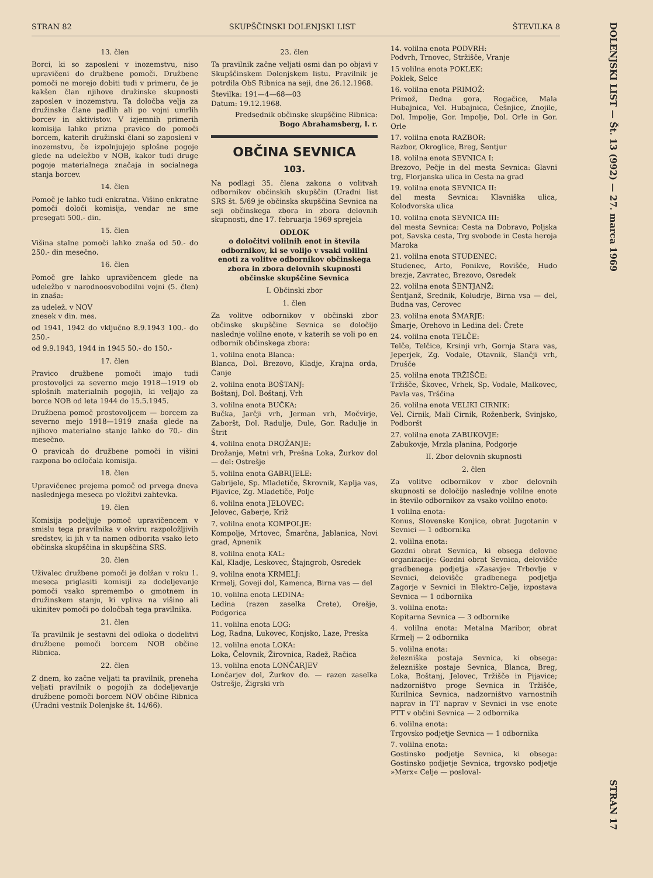STRAN 82 SKUPŠČINSKI DOLENJSKI LIST ŠTEVILKA 8
13. člen
Borci, ki so zaposleni v inozemstvu, niso upravičeni do družbene pomoči. Družbene pomoči ne morejo dobiti tudi v primeru, če je kakšen član njihove družinske skupnosti zaposlen v inozemstvu. Ta določba velja za družinske člane padlih ali po vojni umrlih borcev in aktivistov. V izjemnih primerih komisija lahko prizna pravico do pomoči borcem, katerih družinski člani so zaposleni v inozemstvu, če izpolnjujejo splošne pogoje glede na udeležbo v NOB, kakor tudi druge pogoje materialnega značaja in socialnega stanja borcev.
14. člen
Pomoč je lahko tudi enkratna. Višino enkratne pomoči določi komisija, vendar ne sme presegati 500.- din.
15. člen
Višina stalne pomoči lahko znaša od 50.- do 250.- din mesečno.
16. člen
Pomoč gre lahko upravičencem glede na udeležbo v narodnoosvobodilni vojni (5. člen) in znaša:
za udelež. v NOV
znesek v din. mes.
od 1941, 1942 do vključno 8.9.1943 100.- do 250.-
od 9.9.1943, 1944 in 1945 50.- do 150.-
17. člen
Pravico družbene pomoči imajo tudi prostovoljci za severno mejo 1918—1919 ob splošnih materialnih pogojih, ki veljajo za borce NOB od leta 1944 do 15.5.1945.
Družbena pomoč prostovoljcem — borcem za severno mejo 1918—1919 znaša glede na njihovo materialno stanje lahko do 70.- din mesečno.
O pravicah do družbene pomoči in višini razpona bo odločala komisija.
18. člen
Upravičenec prejema pomoč od prvega dneva naslednjega meseca po vložitvi zahtevka.
19. člen
Komisija podeljuje pomoč upravičencem v smislu tega pravilnika v okviru razpoložljivih sredstev, ki jih v ta namen odborita vsako leto občinska skupščina in skupščina SRS.
20. člen
Uživalec družbene pomoči je dolžan v roku 1. meseca priglasiti komisiji za dodeljevanje pomoči vsako spremembo o gmotnem in družinskem stanju, ki vpliva na višino ali ukinitev pomoči po določbah tega pravilnika.
21. člen
Ta pravilnik je sestavni del odloka o dodelitvi družbene pomoči borcem NOB občine Ribnica.
22. člen
Z dnem, ko začne veljati ta pravilnik, preneha veljati pravilnik o pogojih za dodeljevanje družbene pomoči borcem NOV občine Ribnica (Uradni vestnik Dolenjske št. 14/66).
23. člen
Ta pravilnik začne veljati osmi dan po objavi v Skupščinskem Dolenjskem listu. Pravilnik je potrdila ObS Ribnica na seji, dne 26.12.1968.
Številka: 191—4—68—03
Datum: 19.12.1968.
Predsednik občinske skupščine Ribnica:
Bogo Abrahamsberg, l. r.
OBČINA SEVNICA
103.
Na podlagi 35. člena zakona o volitvah odbornikov občinskih skupščin (Uradni list SRS št. 5/69 je občinska skupščina Sevnica na seji občinskega zbora in zbora delovnih skupnosti, dne 17. februarja 1969 sprejela
ODLOK
o določitvi volilnih enot in števila odbornikov, ki se volijo v vsaki volilni enoti za volitve odbornikov občinskega zbora in zbora delovnih skupnosti občinske skupščine Sevnica
I. Občinski zbor
1. člen
Za volitve odbornikov v občinski zbor občinske skupščine Sevnica se določijo naslednje volilne enote, v katerih se voli po en odbornik občinskega zbora:
1. volilna enota Blanca:
Blanca, Dol. Brezovo, Kladje, Krajna orda, Čanje
2. volilna enota BOŠTANJ:
Boštanj, Dol. Boštanj, Vrh
3. volilna enota BUČKA:
Bučka, Jarčji vrh, Jerman vrh, Močvirje, Zaboršt, Dol. Radulje, Dule, Gor. Radulje in Štrit
4. volilna enota DROŽANJE:
Drožanje, Metni vrh, Prešna Loka, Žurkov dol — del: Ostrešje
5. volilna enota GABRIJELE:
Gabrijele, Sp. Mladetiče, Škrovnik, Kaplja vas, Pijavice, Zg. Mladetiče, Polje
6. volilna enota JELOVEC:
Jelovec, Gaberje, Križ
7. volilna enota KOMPOLJE:
Kompolje, Mrtovec, Šmarčna, Jablanica, Novi grad, Apnenik
8. volilna enota KAL:
Kal, Kladje, Leskovec, Štajngrob, Osredek
9. volilna enota KRMELJ:
Krmelj, Goveji dol, Kamenca, Birna vas — del
10. volilna enota LEDINA:
Ledina (razen zaselka Črete), Orešje, Podgorica
11. volilna enota LOG:
Log, Radna, Lukovec, Konjsko, Laze, Preska
12. volilna enota LOKA:
Loka, Čelovnik, Žirovnica, Radež, Račica
13. volilna enota LONČARJEV
Lončarjev dol, Žurkov do. — razen zaselka Ostrešje, Žigrski vrh
14. volilna enota PODVRH:
Podvrh, Trnovec, Stržišče, Vranje
15 volilna enota POKLEK:
Poklek, Selce
16. volilna enota PRIMOŽ:
Primož, Dedna gora, Rogačice, Mala Hubajnica, Vel. Hubajnica, Češnjice, Znojile, Dol. Impolje, Gor. Impolje, Dol. Orle in Gor. Orle
17. volilna enota RAZBOR:
Razbor, Okroglice, Breg, Šentjur
18. volilna enota SEVNICA I:
Brezovo, Pečje in del mesta Sevnica: Glavni trg, Florjanska ulica in Cesta na grad
19. volilna enota SEVNICA II:
del mesta Sevnica: Klavniška ulica, Kolodvorska ulica
10. volilna enota SEVNICA III:
del mesta Sevnica: Cesta na Dobravo, Poljska pot, Savska cesta, Trg svobode in Cesta heroja Maroka
21. volilna enota STUDENEC:
Studenec, Arto, Ponikve, Rovišče, Hudo brezje, Zavratec, Brezovo, Osredek
22. volilna enota ŠENTJANŽ:
Šentjanž, Srednik, Koludrje, Birna vsa — del, Budna vas, Cerovec
23. volilna enota ŠMARJE:
Šmarje, Orehovo in Ledina del: Črete
24. volilna enota TELČE:
Telče, Telčice, Krsinji vrh, Gornja Stara vas, Jeperjek, Zg. Vodale, Otavnik, Slančji vrh, Drušče
25. volilna enota TRŽIŠČE:
Tržišče, Škovec, Vrhek, Sp. Vodale, Malkovec, Pavla vas, Trščina
26. volilna enota VELIKI CIRNIK:
Vel. Cirnik, Mali Cirnik, Roženberk, Svinjsko, Podboršt
27. volilna enota ZABUKOVJE:
Zabukovje, Mrzla planina, Podgorje
II. Zbor delovnih skupnosti
2. člen
Za volitve odbornikov v zbor delovnih skupnosti se določijo naslednje volilne enote in število odbornikov za vsako volilno enoto:
1 volilna enota:
Konus, Slovenske Konjice, obrat Jugotanin v Sevnici — 1 odbornika
2. volilna enota:
Gozdni obrat Sevnica, ki obsega delovne organizacije: Gozdni obrat Sevnica, delovišče gradbenega podjetja »Zasavje« Trbovlje v Sevnici, delovišče gradbenega podjetja Zagorje v Sevnici in Elektro-Celje, izpostava Sevnica — 1 odbornika
3. volilna enota:
Kopitarna Sevnica — 3 odbornike
4. volilna enota: Metalna Maribor, obrat Krmelj — 2 odbornika
5. volilna enota:
železniška postaja Sevnica, ki obsega: železniške postaje Sevnica, Blanca, Breg, Loka, Boštanj, Jelovec, Tržišče in Pijavice; nadzorništvo proge Sevnica in Tržišče, Kurilnica Sevnica, nadzorništvo varnostnih naprav in TT naprav v Sevnici in vse enote PTT v občini Sevnica — 2 odbornika
6. volilna enota:
Trgovsko podjetje Sevnica — 1 odbornika
7. volilna enota:
Gostinsko podjetje Sevnica, ki obsega: Gostinsko podjetje Sevnica, trgovsko podjetje »Merx« Celje — posloval-
DOLENJSKI LIST — Št. 13 (992) — 27. marca 1969 STRAN 17